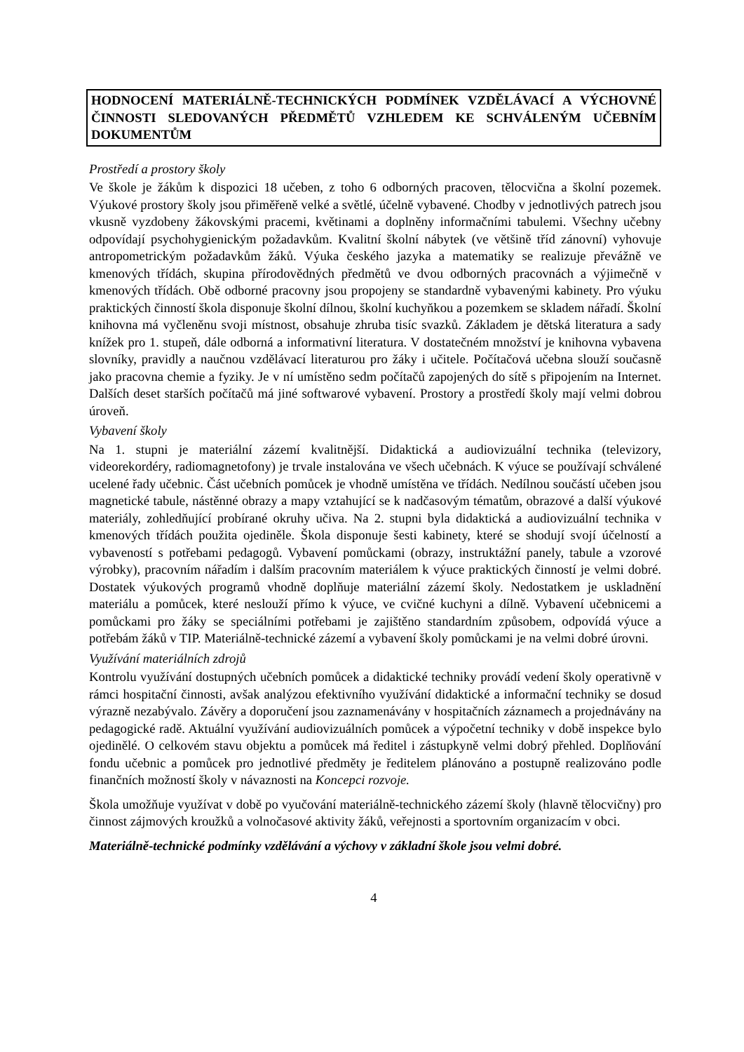HODNOCENÍ MATERIÁLNĚ-TECHNICKÝCH PODMÍNEK VZDĚLÁVACÍ A VÝCHOVNÉ ČINNOSTI SLEDOVANÝCH PŘEDMĚTŮ VZHLEDEM KE SCHVÁLENÝM UČEBNÍM DOKUMENTŮM
Prostředí a prostory školy
Ve škole je žákům k dispozici 18 učeben, z toho 6 odborných pracoven, tělocvična a školní pozemek. Výukové prostory školy jsou přiměřeně velké a světlé, účelně vybavené. Chodby v jednotlivých patrech jsou vkusně vyzdobeny žákovskými pracemi, květinami a doplněny informačními tabulemi. Všechny učebny odpovídají psychohygienickým požadavkům. Kvalitní školní nábytek (ve většině tříd zánovní) vyhovuje antropometrickým požadavkům žáků. Výuka českého jazyka a matematiky se realizuje převážně ve kmenových třídách, skupina přírodovědných předmětů ve dvou odborných pracovnách a výjimečně v kmenových třídách. Obě odborné pracovny jsou propojeny se standardně vybavenými kabinety. Pro výuku praktických činností škola disponuje školní dílnou, školní kuchyňkou a pozemkem se skladem nářadí. Školní knihovna má vyčleněnu svoji místnost, obsahuje zhruba tisíc svazků. Základem je dětská literatura a sady knížek pro 1. stupeň, dále odborná a informativní literatura. V dostatečném množství je knihovna vybavena slovníky, pravidly a naučnou vzdělávací literaturou pro žáky i učitele. Počítačová učebna slouží současně jako pracovna chemie a fyziky. Je v ní umístěno sedm počítačů zapojených do sítě s připojením na Internet. Dalších deset starších počítačů má jiné softwarové vybavení. Prostory a prostředí školy mají velmi dobrou úroveň.
Vybavení školy
Na 1. stupni je materiální zázemí kvalitnější. Didaktická a audiovizuální technika (televizory, videorekordéry, radiomagnetofony) je trvale instalována ve všech učebnách. K výuce se používají schválené ucelené řady učebnic. Část učebních pomůcek je vhodně umístěna ve třídách. Nedílnou součástí učeben jsou magnetické tabule, nástěnné obrazy a mapy vztahující se k nadčasovým tématům, obrazové a další výukové materiály, zohledňující probírané okruhy učiva. Na 2. stupni byla didaktická a audiovizuální technika v kmenových třídách použita ojediněle. Škola disponuje šesti kabinety, které se shodují svojí účelností a vybaveností s potřebami pedagogů. Vybavení pomůckami (obrazy, instruktážní panely, tabule a vzorové výrobky), pracovním nářadím i dalším pracovním materiálem k výuce praktických činností je velmi dobré. Dostatek výukových programů vhodně doplňuje materiální zázemí školy. Nedostatkem je uskladnění materiálu a pomůcek, které neslouží přímo k výuce, ve cvičné kuchyni a dílně. Vybavení učebnicemi a pomůckami pro žáky se speciálními potřebami je zajištěno standardním způsobem, odpovídá výuce a potřebám žáků v TIP. Materiálně-technické zázemí a vybavení školy pomůckami je na velmi dobré úrovni.
Využívání materiálních zdrojů
Kontrolu využívání dostupných učebních pomůcek a didaktické techniky provádí vedení školy operativně v rámci hospitační činnosti, avšak analýzou efektivního využívání didaktické a informační techniky se dosud výrazně nezabývalo. Závěry a doporučení jsou zaznamenávány v hospitačních záznamech a projednávány na pedagogické radě. Aktuální využívání audiovizuálních pomůcek a výpočetní techniky v době inspekce bylo ojedinělé. O celkovém stavu objektu a pomůcek má ředitel i zástupkyně velmi dobrý přehled. Doplňování fondu učebnic a pomůcek pro jednotlivé předměty je ředitelem plánováno a postupně realizováno podle finančních možností školy v návaznosti na Koncepci rozvoje.
Škola umožňuje využívat v době po vyučování materiálně-technického zázemí školy (hlavně tělocvičny) pro činnost zájmových kroužků a volnočasové aktivity žáků, veřejnosti a sportovním organizacím v obci.
Materiálně-technické podmínky vzdělávání a výchovy v základní škole jsou velmi dobré.
4